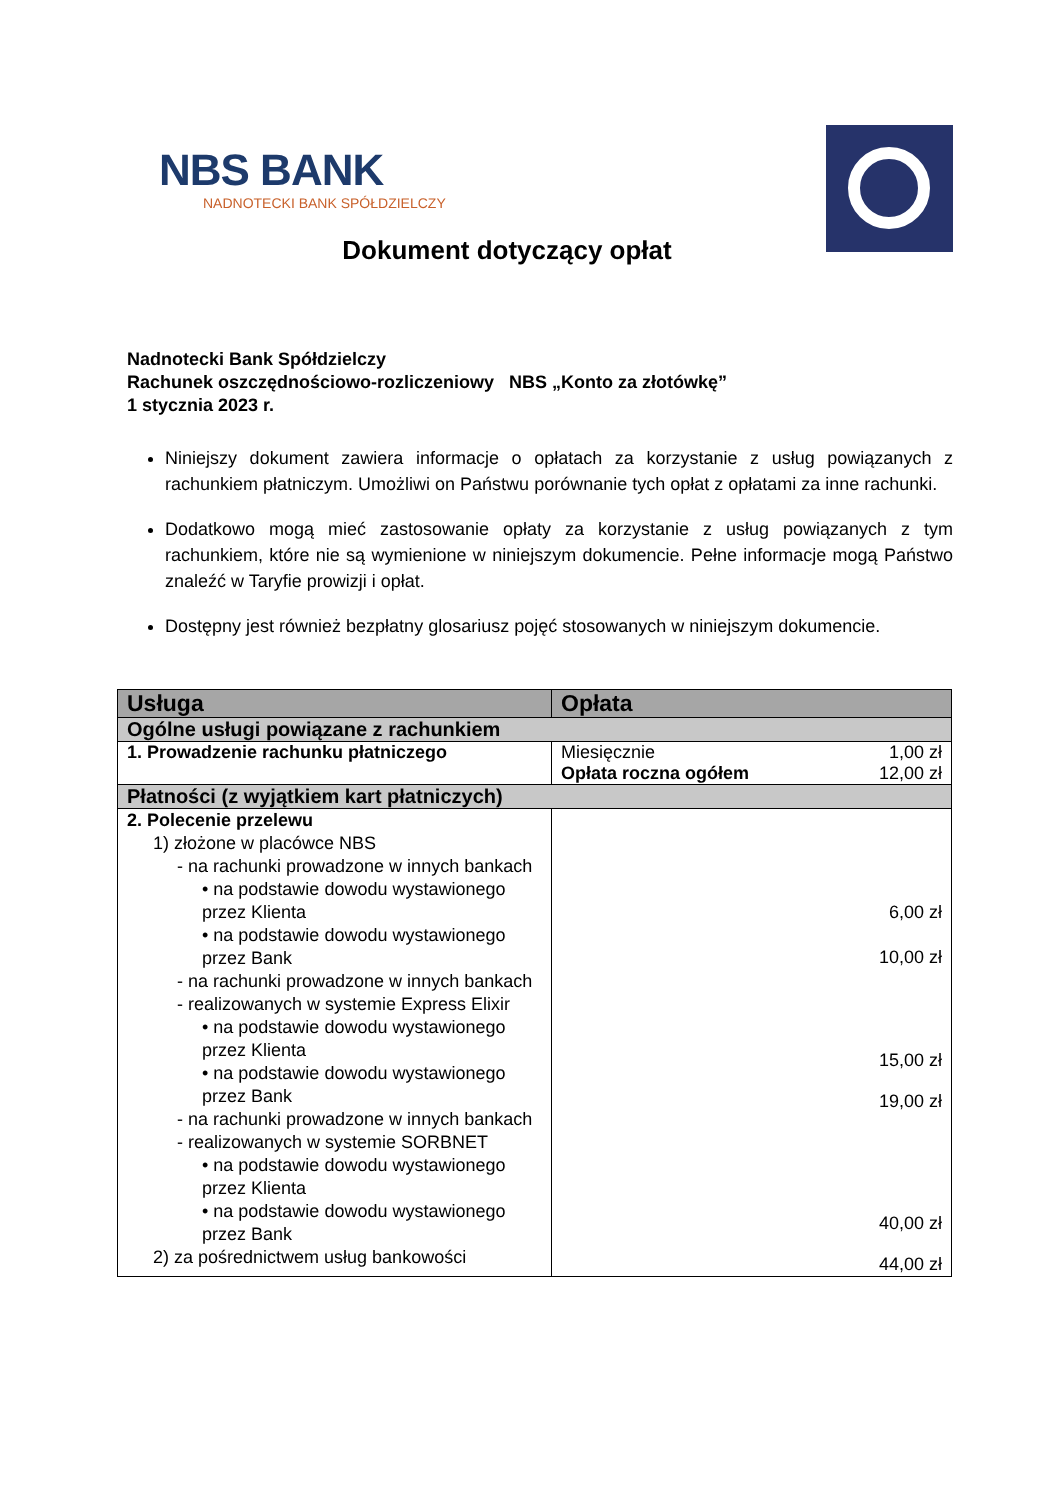NBS BANK
NADNOTECKI BANK SPÓŁDZIELCZY
Dokument dotyczący opłat
Nadnotecki Bank Spółdzielczy
Rachunek oszczędnościowo-rozliczeniowy NBS „Konto za złotówkę”
1 stycznia 2023 r.
Niniejszy dokument zawiera informacje o opłatach za korzystanie z usług powiązanych z rachunkiem płatniczym. Umożliwi on Państwu porównanie tych opłat z opłatami za inne rachunki.
Dodatkowo mogą mieć zastosowanie opłaty za korzystanie z usług powiązanych z tym rachunkiem, które nie są wymienione w niniejszym dokumencie. Pełne informacje mogą Państwo znaleźć w Taryfie prowizji i opłat.
Dostępny jest również bezpłatny glosariusz pojęć stosowanych w niniejszym dokumencie.
| Usługa | Opłata |
| --- | --- |
| Ogólne usługi powiązane z rachunkiem | |
| 1. Prowadzenie rachunku płatniczego | / Miesięcznie / 1,00 zł / / Opłata roczna ogółem / 12,00 zł / |
| Płatności (z wyjątkiem kart płatniczych) | |
| 2. Polecenie przelewu 1) złożone w placówce NBS - na rachunki prowadzone w innych bankach • na podstawie dowodu wystawionego przez Klienta • na podstawie dowodu wystawionego przez Bank - na rachunki prowadzone w innych bankach - realizowanych w systemie Express Elixir • na podstawie dowodu wystawionego przez Klienta • na podstawie dowodu wystawionego przez Bank - na rachunki prowadzone w innych bankach - realizowanych w systemie SORBNET • na podstawie dowodu wystawionego przez Klienta • na podstawie dowodu wystawionego przez Bank 2) za pośrednictwem usług bankowości | 6,00 zł 10,00 zł 15,00 zł 19,00 zł 40,00 zł 44,00 zł |